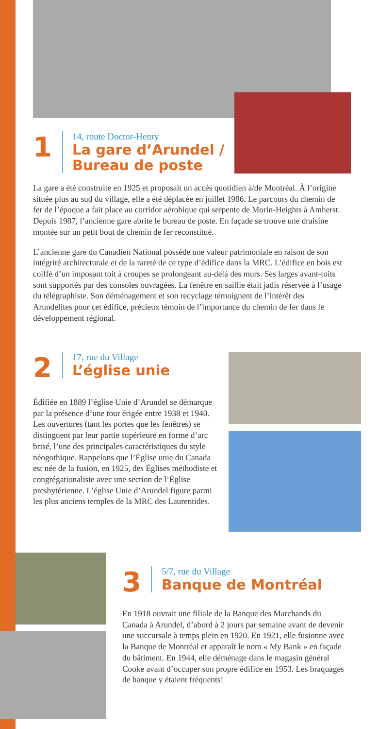1
14, route Doctor-Henry
La gare d’Arundel /
Bureau de poste
La gare a été construite en 1925 et proposait un accès quotidien à/de Montréal. À l’origine située plus au sud du village, elle a été déplacée en juillet 1986. Le parcours du chemin de fer de l’époque a fait place au corridor aérobique qui serpente de Morin-Heights à Amherst. Depuis 1987, l’ancienne gare abrite le bureau de poste. En façade se trouve une draisine montée sur un petit bout de chemin de fer reconstitué.
L’ancienne gare du Canadien National possède une valeur patrimoniale en raison de son intégrité architecturale et de la rareté de ce type d’édifice dans la MRC. L’édifice en bois est coiffé d’un imposant toit à croupes se prolongeant au-delà des murs. Ses larges avant-toits sont supportés par des consoles ouvragées. La fenêtre en saillie était jadis réservée à l’usage du télégraphiste. Son déménagement et son recyclage témoignent de l’intérêt des Arundelites pour cet édifice, précieux témoin de l’importance du chemin de fer dans le développement régional.
2
17, rue du Village
L’église unie
Édifiée en 1889 l’église Unie d’Arundel se démarque par la présence d’une tour érigée entre 1938 et 1940. Les ouvertures (tant les portes que les fenêtres) se distinguent par leur partie supérieure en forme d’arc brisé, l’une des principales caractéristiques du style néogothique. Rappelons que l’Église unie du Canada est née de la fusion, en 1925, des Églises méthodiste et congrégationaliste avec une section de l’Église presbytérienne. L’église Unie d’Arundel figure parmi les plus anciens temples de la MRC des Laurentides.
3
5/7, rue du Village
Banque de Montréal
En 1918 ouvrait une filiale de la Banque des Marchands du Canada à Arundel, d’abord à 2 jours par semaine avant de devenir une succursale à temps plein en 1920. En 1921, elle fusionne avec la Banque de Montréal et apparaît le nom « My Bank » en façade du bâtiment. En 1944, elle déménage dans le magasin général Cooke avant d’occuper son propre édifice en 1953. Les braquages de banque y étaient fréquents!